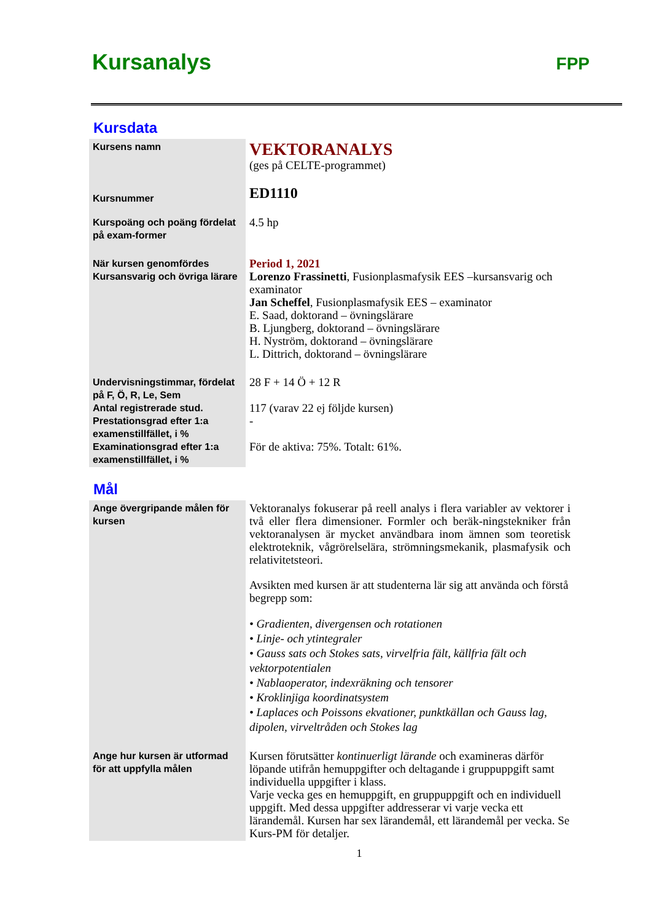Kursanalys FPP
Kursdata
| Kursens namn | VEKTORANALYS (ges på CELTE-programmet) |
| Kursnummer | ED1110 |
| Kurspoäng och poäng fördelat på exam-former | 4.5 hp |
| När kursen genomfördes Kursansvarig och övriga lärare | Period 1, 2021 Lorenzo Frassinetti , Fusionplasmafysik EES –kursansvarig och examinator Jan Scheffel , Fusionplasmafysik EES – examinator E. Saad, doktorand – övningslärare B. Ljungberg, doktorand – övningslärare H. Nyström, doktorand – övningslärare L. Dittrich, doktorand – övningslärare |
| Undervisningstimmar, fördelat på F, Ö, R, Le, Sem Antal registrerade stud. Prestationsgrad efter 1:a examenstillfället, i % Examinationsgrad efter 1:a examenstillfället, i % | 28 F + 14 Ö + 12 R 117 (varav 22 ej följde kursen) - För de aktiva: 75%. Totalt: 61%. |
Mål
| Ange övergripande målen för kursen | Vektoranalys fokuserar på reell analys i flera variabler av vektorer i två eller flera dimensioner. Formler och beräk-ningstekniker från vektoranalysen är mycket användbara inom ämnen som teoretisk elektroteknik, vågrörelselära, strömningsmekanik, plasmafysik och relativitetsteori. Avsikten med kursen är att studenterna lär sig att använda och förstå begrepp som: • Gradienten, divergensen och rotationen • Linje- och ytintegraler • Gauss sats och Stokes sats, virvelfria fält, källfria fält och vektorpotentialen • Nablaoperator, indexräkning och tensorer • Kroklinjiga koordinatsystem • Laplaces och Poissons ekvationer, punktkällan och Gauss lag, dipolen, virveltråden och Stokes lag |
| Ange hur kursen är utformad för att uppfylla målen | Kursen förutsätter kontinuerligt lärande och examineras därför löpande utifrån hemuppgifter och deltagande i gruppuppgift samt individuella uppgifter i klass. Varje vecka ges en hemuppgift, en gruppuppgift och en individuell uppgift. Med dessa uppgifter addresserar vi varje vecka ett lärandemål. Kursen har sex lärandemål, ett lärandemål per vecka. Se Kurs-PM för detaljer. |
1